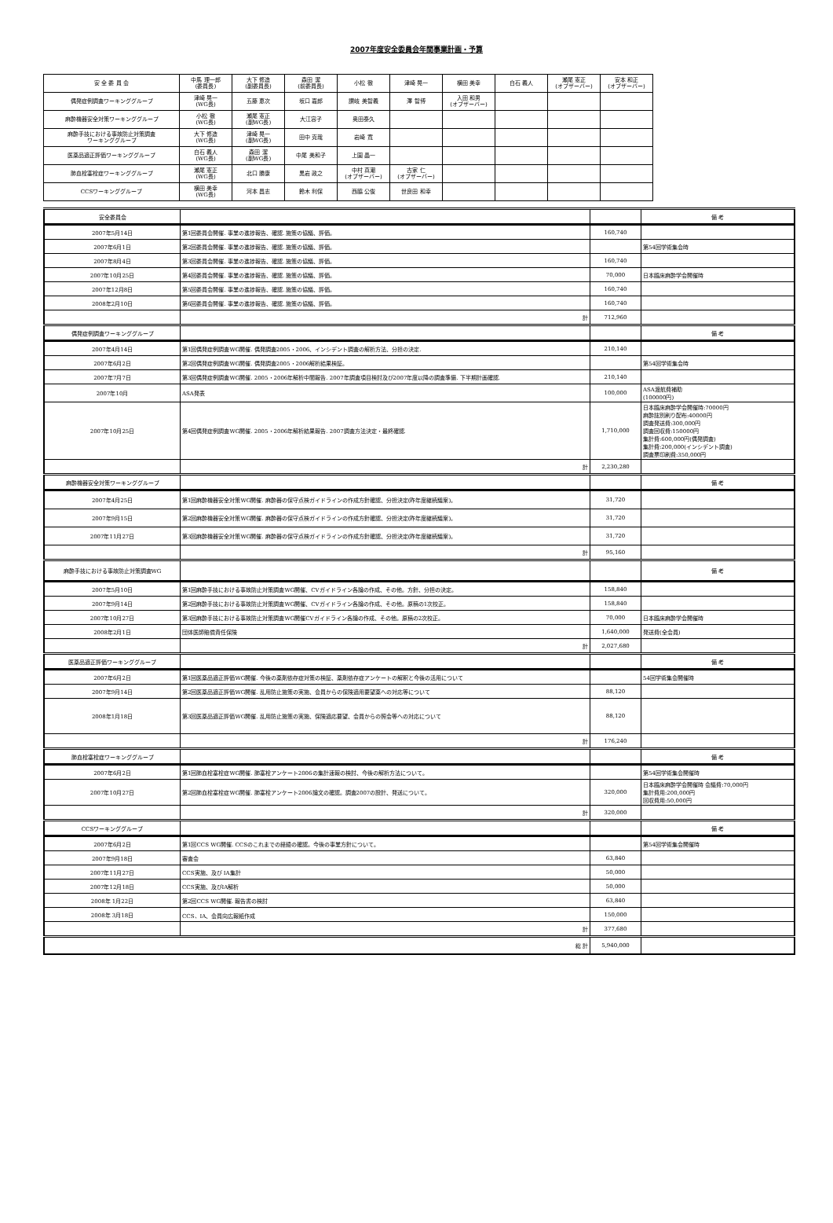2007年度安全委員会年間事業計画・予算
| 安 全 委 員 会 | 中馬 理一郎 (委員長) | 大下 修造 (副委員長) | 森田 潔 (前委員長) | 小松 徹 | 津崎 晃一 | 横田 美幸 | 白石 義人 | 瀬尾 憲正 (オブザーバー) | 安本 和正 (オブザーバー) |
| 偶発症例調査ワーキンググループ | 津崎 晃一 (WG長) | 五藤 恵次 | 坂口 嘉郎 | 讃岐 美智義 | 澤 智博 | 入田 和男 (オブザーバー) | | | |
| 麻酔機器安全対策ワーキンググループ | 小松 徹 (WG長) | 瀬尾 憲正 (副WG長) | 大江容子 | 奥田泰久 | | | | | |
| 麻酔手技における事故防止対策調査 ワーキンググループ | 大下 修造 (WG長) | 津崎 晃一 (副WG長) | 田中 克哉 | 岩崎 寛 | | | | | |
| 医薬品適正評価ワーキンググループ | 白石 義人 (WG長) | 森田 潔 (副WG長) | 中尾 美和子 | 上園 晶一 | | | | | |
| 肺血栓塞栓症ワーキンググループ | 瀬尾 憲正 (WG長) | 北口 勝康 | 黒岩 政之 | 中村 真潮 (オブザーバー) | 古家 仁 (オブザーバー) | | | | |
| CCSワーキンググループ | 横田 美幸 (WG長) | 河本 昌志 | 鈴木 利保 | 西脇 公俊 | 世良田 和幸 | | | | |
| 安全委員会 | | | 備 考 |
| 2007年5月14日 | 第1回委員会開催. 事業の進捗報告、確認. 施策の協議、評価。 | 160,740 | |
| 2007年6月1日 | 第2回委員会開催. 事業の進捗報告、確認. 施策の協議、評価。 | | 第54回学術集会時 |
| 2007年8月4日 | 第3回委員会開催. 事業の進捗報告、確認. 施策の協議、評価。 | 160,740 | |
| 2007年10月25日 | 第4回委員会開催. 事業の進捗報告、確認. 施策の協議、評価。 | 70,000 | 日本臨床麻酔学会開催時 |
| 2007年12月8日 | 第5回委員会開催. 事業の進捗報告、確認. 施策の協議、評価。 | 160,740 | |
| 2008年2月10日 | 第6回委員会開催. 事業の進捗報告、確認. 施策の協議、評価。 | 160,740 | |
| | 計 | 712,960 | |
| 偶発症例調査ワーキンググループ | | | 備 考 |
| 2007年4月14日 | 第1回偶発症例調査WG開催. 偶発調査2005・2006、インシデント調査の解析方法、分担の決定. | 210,140 | |
| 2007年6月2日 | 第2回偶発症例調査WG開催. 偶発調査2005・2006解析結果検証。 | | 第54回学術集会時 |
| 2007年7月7日 | 第3回偶発症例調査WG開催. 2005・2006年解析中間報告. 2007年調査項目検討及び2007年度以降の調査準備. 下半期計画確認. | 210,140 | |
| 2007年10月 | ASA発表 | 100,000 | ASA渡航費補助 (100000円) |
| 2007年10月25日 | 第4回偶発症例調査WG開催. 2005・2006年解析結果報告. 2007調査方法決定・最終確認. | 1,710,000 | 日本臨床麻酔学会開催時:70000円 麻酔誌別刷り配布:40000円 調査発送費:300,000円 調査回収費:150000円 集計費:600,000円(偶発調査) 集計費:200,000(インシデント調査) 調査票印刷費:350,000円 |
| | 計 | 2,230,280 | |
| 麻酔機器安全対策ワーキンググループ | | | 備 考 |
| 2007年4月25日 | 第1回麻酔機器安全対策WG開催. 麻酔器の保守点検ガイドラインの作成方針確認、分担決定(昨年度継続議案)。 | 31,720 | |
| 2007年9月15日 | 第2回麻酔機器安全対策WG開催. 麻酔器の保守点検ガイドラインの作成方針確認、分担決定(昨年度継続議案)。 | 31,720 | |
| 2007年11月27日 | 第3回麻酔機器安全対策WG開催. 麻酔器の保守点検ガイドラインの作成方針確認、分担決定(昨年度継続議案)。 | 31,720 | |
| | 計 | 95,160 | |
| 麻酔手技における事故防止対策調査WG | | | 備 考 |
| 2007年5月10日 | 第1回麻酔手技における事故防止対策調査WG開催、CVガイドライン各論の作成、その他。方針、分担の決定。 | 158,840 | |
| 2007年9月14日 | 第2回麻酔手技における事故防止対策調査WG開催、CVガイドライン各論の作成、その他。原稿の1次校正。 | 158,840 | |
| 2007年10月27日 | 第3回麻酔手技における事故防止対策調査WG開催CVガイドライン各論の作成、その他。原稿の2次校正。 | 70,000 | 日本臨床麻酔学会開催時 |
| 2008年2月1日 | 団体医師賠償責任保険 | 1,640,000 | 発送費(全会員) |
| | 計 | 2,027,680 | |
| 医薬品適正評価ワーキンググループ | | | 備 考 |
| 2007年6月2日 | 第1回医薬品適正評価WG開催. 今後の薬剤依存症対策の検証、薬剤依存症アンケートの解釈と今後の活用について | | 54回学術集会開催時 |
| 2007年9月14日 | 第2回医薬品適正評価WG開催. 乱用防止施策の実施、会員からの保険適用要望薬への対応等について | 88,120 | |
| 2008年1月18日 | 第3回医薬品適正評価WG開催. 乱用防止施策の実施、保険適応要望、会員からの照会等への対応について | 88,120 | |
| | 計 | 176,240 | |
| 肺血栓塞栓症ワーキンググループ | | | 備 考 |
| 2007年6月2日 | 第1回肺血栓塞栓症WG開催. 肺塞栓アンケート2006の集計速報の検討、今後の解析方法について。 | | 第54回学術集会開催時 |
| 2007年10月27日 | 第2回肺血栓塞栓症WG開催. 肺塞栓アンケート2006論文の確認。調査2007の設計、発送について。 | 320,000 | 日本臨床麻酔学会開催時 会議費:70,000円 集計費用:200,000円 回収費用:50,000円 |
| | 計 | 320,000 | |
| CCSワーキンググループ | | | 備 考 |
| 2007年6月2日 | 第1回CCS WG開催. CCSのこれまでの経緯の確認。今後の事業方針について。 | | 第54回学術集会開催時 |
| 2007年9月18日 | 審査会 | 63,840 | |
| 2007年11月27日 | CCS実施、及び IA集計 | 50,000 | |
| 2007年12月18日 | CCS実施、及びIA解析 | 50,000 | |
| 2008年 1月22日 | 第2回CCS WG開催. 報告書の検討 | 63,840 | |
| 2008年 3月18日 | CCS、IA、会員向広報紙作成 | 150,000 | |
| | 計 | 377,680 | |
| 総 計 | | 5,940,000 | |